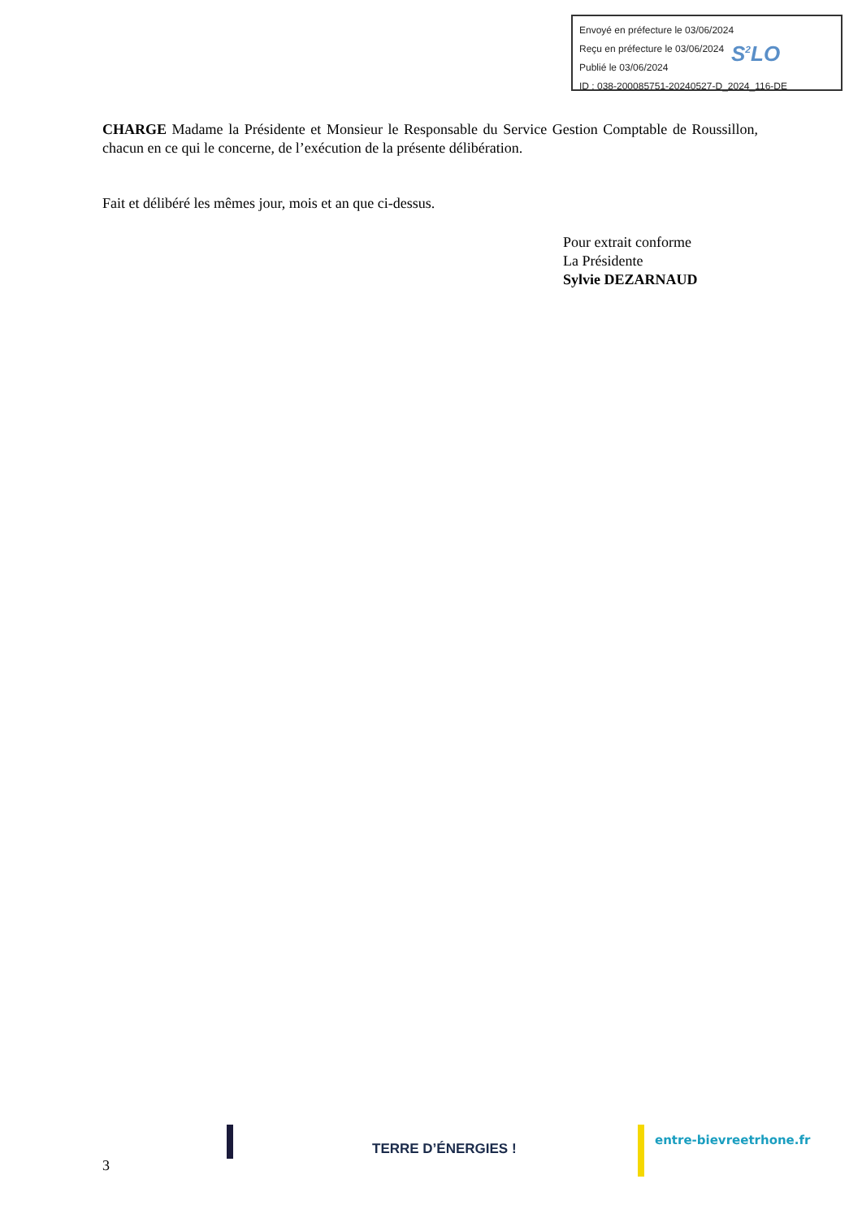Envoyé en préfecture le 03/06/2024
Reçu en préfecture le 03/06/2024
Publié le 03/06/2024
ID : 038-200085751-20240527-D_2024_116-DE
S<sup>2</sup>LO
CHARGE Madame la Présidente et Monsieur le Responsable du Service Gestion Comptable de Roussillon, chacun en ce qui le concerne, de l’exécution de la présente délibération.
Fait et délibéré les mêmes jour, mois et an que ci-dessus.
Pour extrait conforme
La Présidente
Sylvie DEZARNAUD
3
TERRE D’ÉNERGIES !
entre-bievreetrhone.fr